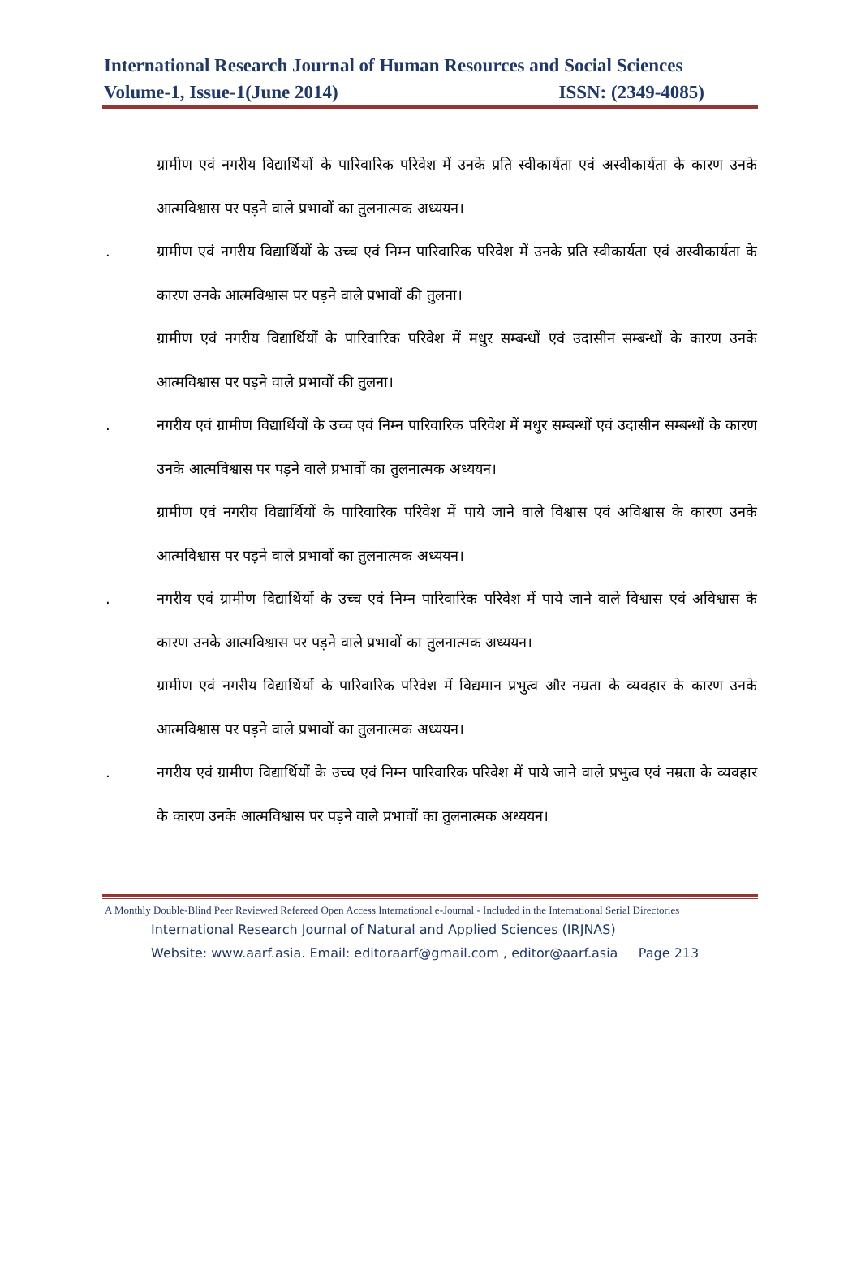International Research Journal of Human Resources and Social Sciences
Volume-1, Issue-1(June 2014) ISSN: (2349-4085)
ग्रामीण एवं नगरीय विद्यार्थियों के पारिवारिक परिवेश में उनके प्रति स्वीकार्यता एवं अस्वीकार्यता के कारण उनके आत्मविश्वास पर पड़ने वाले प्रभावों का तुलनात्मक अध्ययन।
. ग्रामीण एवं नगरीय विद्यार्थियों के उच्च एवं निम्न पारिवारिक परिवेश में उनके प्रति स्वीकार्यता एवं अस्वीकार्यता के कारण उनके आत्मविश्वास पर पड़ने वाले प्रभावों की तुलना।
ग्रामीण एवं नगरीय विद्यार्थियों के पारिवारिक परिवेश में मधुर सम्बन्धों एवं उदासीन सम्बन्धों के कारण उनके आत्मविश्वास पर पड़ने वाले प्रभावों की तुलना।
. नगरीय एवं ग्रामीण विद्यार्थियों के उच्च एवं निम्न पारिवारिक परिवेश में मधुर सम्बन्धों एवं उदासीन सम्बन्धों के कारण उनके आत्मविश्वास पर पड़ने वाले प्रभावों का तुलनात्मक अध्ययन।
ग्रामीण एवं नगरीय विद्यार्थियों के पारिवारिक परिवेश में पाये जाने वाले विश्वास एवं अविश्वास के कारण उनके आत्मविश्वास पर पड़ने वाले प्रभावों का तुलनात्मक अध्ययन।
. नगरीय एवं ग्रामीण विद्यार्थियों के उच्च एवं निम्न पारिवारिक परिवेश में पाये जाने वाले विश्वास एवं अविश्वास के कारण उनके आत्मविश्वास पर पड़ने वाले प्रभावों का तुलनात्मक अध्ययन।
ग्रामीण एवं नगरीय विद्यार्थियों के पारिवारिक परिवेश में विद्यमान प्रभुत्व और नम्रता के व्यवहार के कारण उनके आत्मविश्वास पर पड़ने वाले प्रभावों का तुलनात्मक अध्ययन।
. नगरीय एवं ग्रामीण विद्यार्थियों के उच्च एवं निम्न पारिवारिक परिवेश में पाये जाने वाले प्रभुत्व एवं नम्रता के व्यवहार के कारण उनके आत्मविश्वास पर पड़ने वाले प्रभावों का तुलनात्मक अध्ययन।
A Monthly Double-Blind Peer Reviewed Refereed Open Access International e-Journal - Included in the International Serial Directories
International Research Journal of Natural and Applied Sciences (IRJNAS)
Website: www.aarf.asia. Email: editoraarf@gmail.com , editor@aarf.asia Page 213